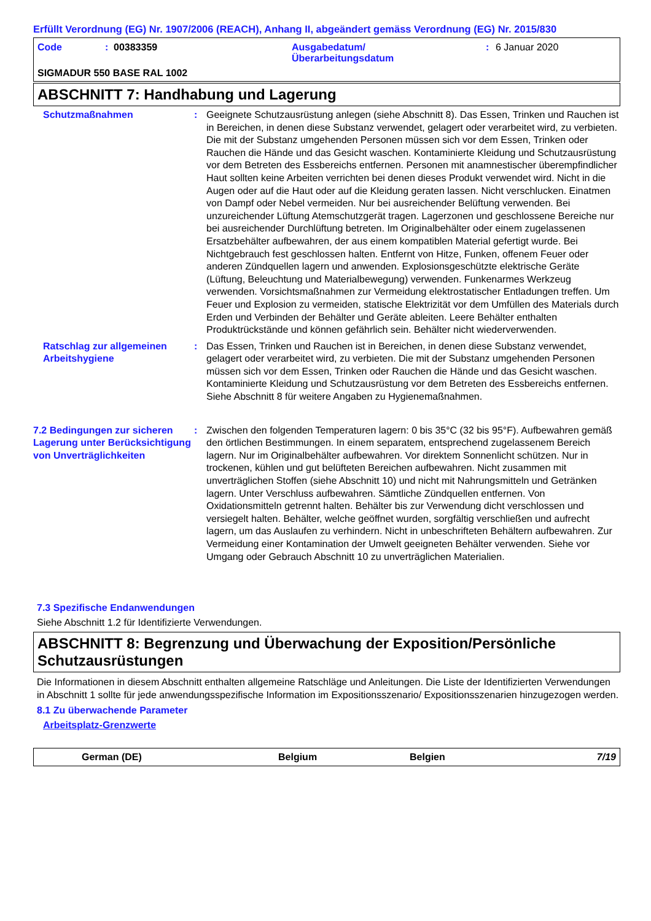Erfüllt Verordnung (EG) Nr. 1907/2006 (REACH), Anhang II, abgeändert gemäss Verordnung (EG) Nr. 2015/830
Code: 00383359 Ausgabedatum/
Überarbeitungsdatum: 6 Januar 2020
SIGMADUR 550 BASE RAL 1002
ABSCHNITT 7: Handhabung und Lagerung
Schutzmaßnahmen : Geeignete Schutzausrüstung anlegen (siehe Abschnitt 8). Das Essen, Trinken und Rauchen ist in Bereichen, in denen diese Substanz verwendet, gelagert oder verarbeitet wird, zu verbieten. Die mit der Substanz umgehenden Personen müssen sich vor dem Essen, Trinken oder Rauchen die Hände und das Gesicht waschen. Kontaminierte Kleidung und Schutzausrüstung vor dem Betreten des Essbereichs entfernen. Personen mit anamnestischer überempfindlicher Haut sollten keine Arbeiten verrichten bei denen dieses Produkt verwendet wird. Nicht in die Augen oder auf die Haut oder auf die Kleidung geraten lassen. Nicht verschlucken. Einatmen von Dampf oder Nebel vermeiden. Nur bei ausreichender Belüftung verwenden. Bei unzureichender Lüftung Atemschutzgerät tragen. Lagerzonen und geschlossene Bereiche nur bei ausreichender Durchlüftung betreten. Im Originalbehälter oder einem zugelassenen Ersatzbehälter aufbewahren, der aus einem kompatiblen Material gefertigt wurde. Bei Nichtgebrauch fest geschlossen halten. Entfernt von Hitze, Funken, offenem Feuer oder anderen Zündquellen lagern und anwenden. Explosionsgeschützte elektrische Geräte (Lüftung, Beleuchtung und Materialbewegung) verwenden. Funkenarmes Werkzeug verwenden. Vorsichtsmaßnahmen zur Vermeidung elektrostatischer Entladungen treffen. Um Feuer und Explosion zu vermeiden, statische Elektrizität vor dem Umfüllen des Materials durch Erden und Verbinden der Behälter und Geräte ableiten. Leere Behälter enthalten Produktrückstände und können gefährlich sein. Behälter nicht wiederverwenden.
Ratschlag zur allgemeinen Arbeitshygiene
: Das Essen, Trinken und Rauchen ist in Bereichen, in denen diese Substanz verwendet, gelagert oder verarbeitet wird, zu verbieten. Die mit der Substanz umgehenden Personen müssen sich vor dem Essen, Trinken oder Rauchen die Hände und das Gesicht waschen. Kontaminierte Kleidung und Schutzausrüstung vor dem Betreten des Essbereichs entfernen. Siehe Abschnitt 8 für weitere Angaben zu Hygienemaßnahmen.
7.2 Bedingungen zur sicheren Lagerung unter Berücksichtigung von Unverträglichkeiten
: Zwischen den folgenden Temperaturen lagern: 0 bis 35°C (32 bis 95°F). Aufbewahren gemäß den örtlichen Bestimmungen. In einem separatem, entsprechend zugelassenem Bereich lagern. Nur im Originalbehälter aufbewahren. Vor direktem Sonnenlicht schützen. Nur in trockenen, kühlen und gut belüfteten Bereichen aufbewahren. Nicht zusammen mit unverträglichen Stoffen (siehe Abschnitt 10) und nicht mit Nahrungsmitteln und Getränken lagern. Unter Verschluss aufbewahren. Sämtliche Zündquellen entfernen. Von Oxidationsmitteln getrennt halten. Behälter bis zur Verwendung dicht verschlossen und versiegelt halten. Behälter, welche geöffnet wurden, sorgfältig verschließen und aufrecht lagern, um das Auslaufen zu verhindern. Nicht in unbeschrifteten Behältern aufbewahren. Zur Vermeidung einer Kontamination der Umwelt geeigneten Behälter verwenden. Siehe vor Umgang oder Gebrauch Abschnitt 10 zu unverträglichen Materialien.
7.3 Spezifische Endanwendungen
Siehe Abschnitt 1.2 für Identifizierte Verwendungen.
ABSCHNITT 8: Begrenzung und Überwachung der Exposition/Persönliche Schutzausrüstungen
Die Informationen in diesem Abschnitt enthalten allgemeine Ratschläge und Anleitungen. Die Liste der Identifizierten Verwendungen in Abschnitt 1 sollte für jede anwendungsspezifische Information im Expositionsszenario/ Expositionsszenarien hinzugezogen werden.
8.1 Zu überwachende Parameter
Arbeitsplatz-Grenzwerte
German (DE) Belgium Belgien 7/19